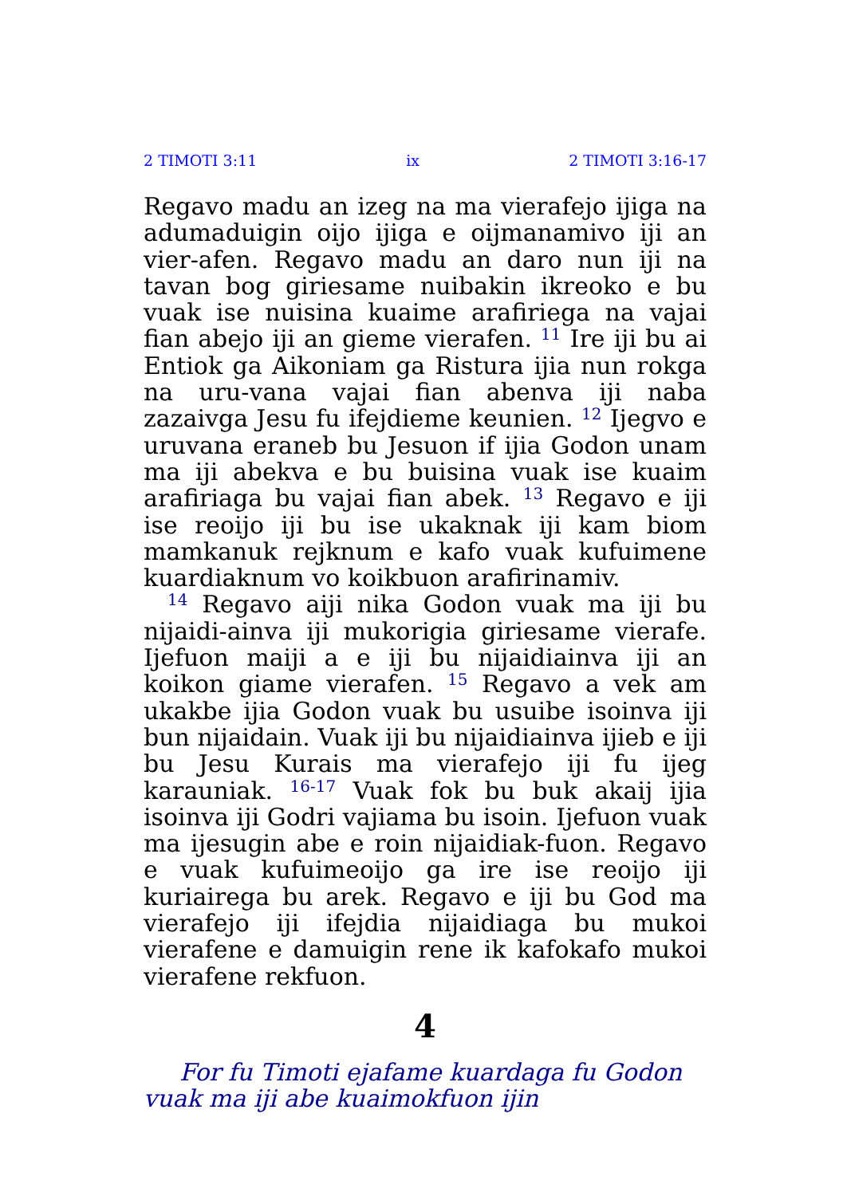2 TIMOTI 3:11 ix 2 TIMOTI 3:16-17
Regavo madu an izeg na ma vierafejo ijiga na adumaduigin oijo ijiga e oijmanamivo iji an vier-afen. Regavo madu an daro nun iji na tavan bog giriesame nuibakin ikreoko e bu vuak ise nuisina kuaime arafiriega na vajai fian abejo iji an gieme vierafen. <sup>11</sup> Ire iji bu ai Entiok ga Aikoniam ga Ristura ijia nun rokga na uru-vana vajai fian abenva iji naba zazaivga Jesu fu ifejdieme keunien. <sup>12</sup> Ijegvo e uruvana eraneb bu Jesuon if ijia Godon unam ma iji abekva e bu buisina vuak ise kuaim arafiriaga bu vajai fian abek. <sup>13</sup> Regavo e iji ise reoijo iji bu ise ukaknak iji kam biom mamkanuk rejknum e kafo vuak kufuimene kuardiaknum vo koikbuon arafirinamiv.
<sup>14</sup> Regavo aiji nika Godon vuak ma iji bu nijaidi-ainva iji mukorigia giriesame vierafe. Ijefuon maiji a e iji bu nijaidiainva iji an koikon giame vierafen. <sup>15</sup> Regavo a vek am ukakbe ijia Godon vuak bu usuibe isoinva iji bun nijaidain. Vuak iji bu nijaidiainva ijieb e iji bu Jesu Kurais ma vierafejo iji fu ijeg karauniak. <sup>16-17</sup> Vuak fok bu buk akaij ijia isoinva iji Godri vajiama bu isoin. Ijefuon vuak ma ijesugin abe e roin nijaidiak-fuon. Regavo e vuak kufuimeoijo ga ire ise reoijo iji kuriairega bu arek. Regavo e iji bu God ma vierafejo iji ifejdia nijaidiaga bu mukoi vierafene e damuigin rene ik kafokafo mukoi vierafene rekfuon.
4
For fu Timoti ejafame kuardaga fu Godon vuak ma iji abe kuaimokfuon ijin